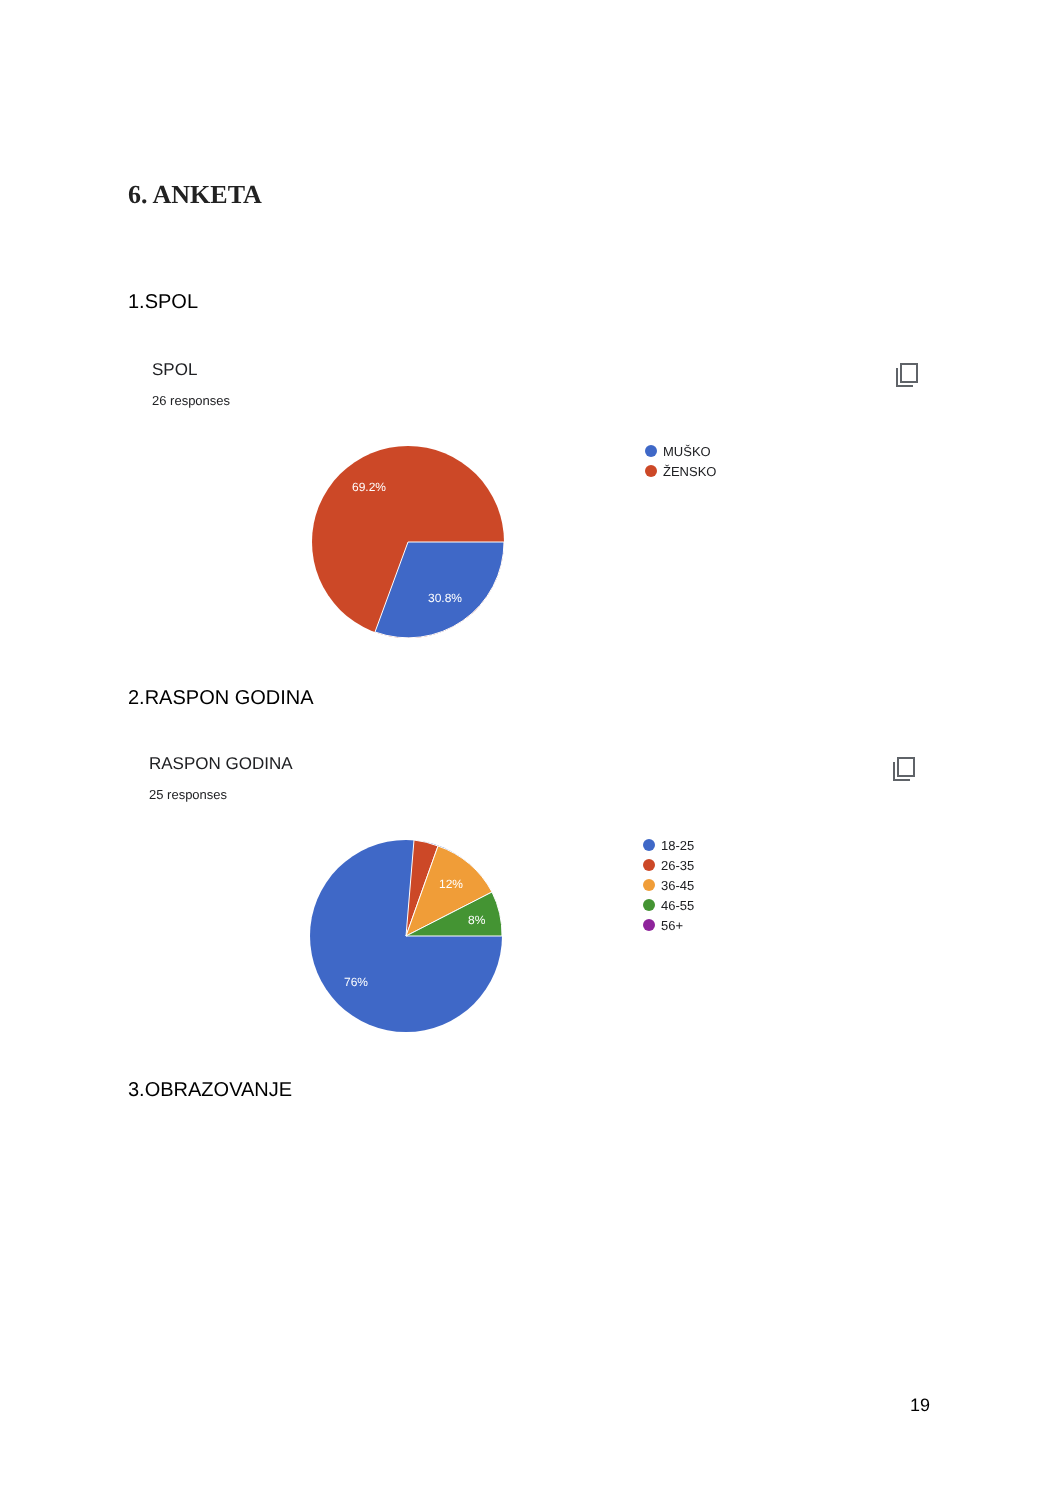6. ANKETA
1.SPOL
SPOL
26 responses
69.2%
30.8%
MUŠKO
ŽENSKO
2.RASPON GODINA
RASPON GODINA
25 responses
12%
8%
76%
18-25
26-35
36-45
46-55
56+
3.OBRAZOVANJE
19